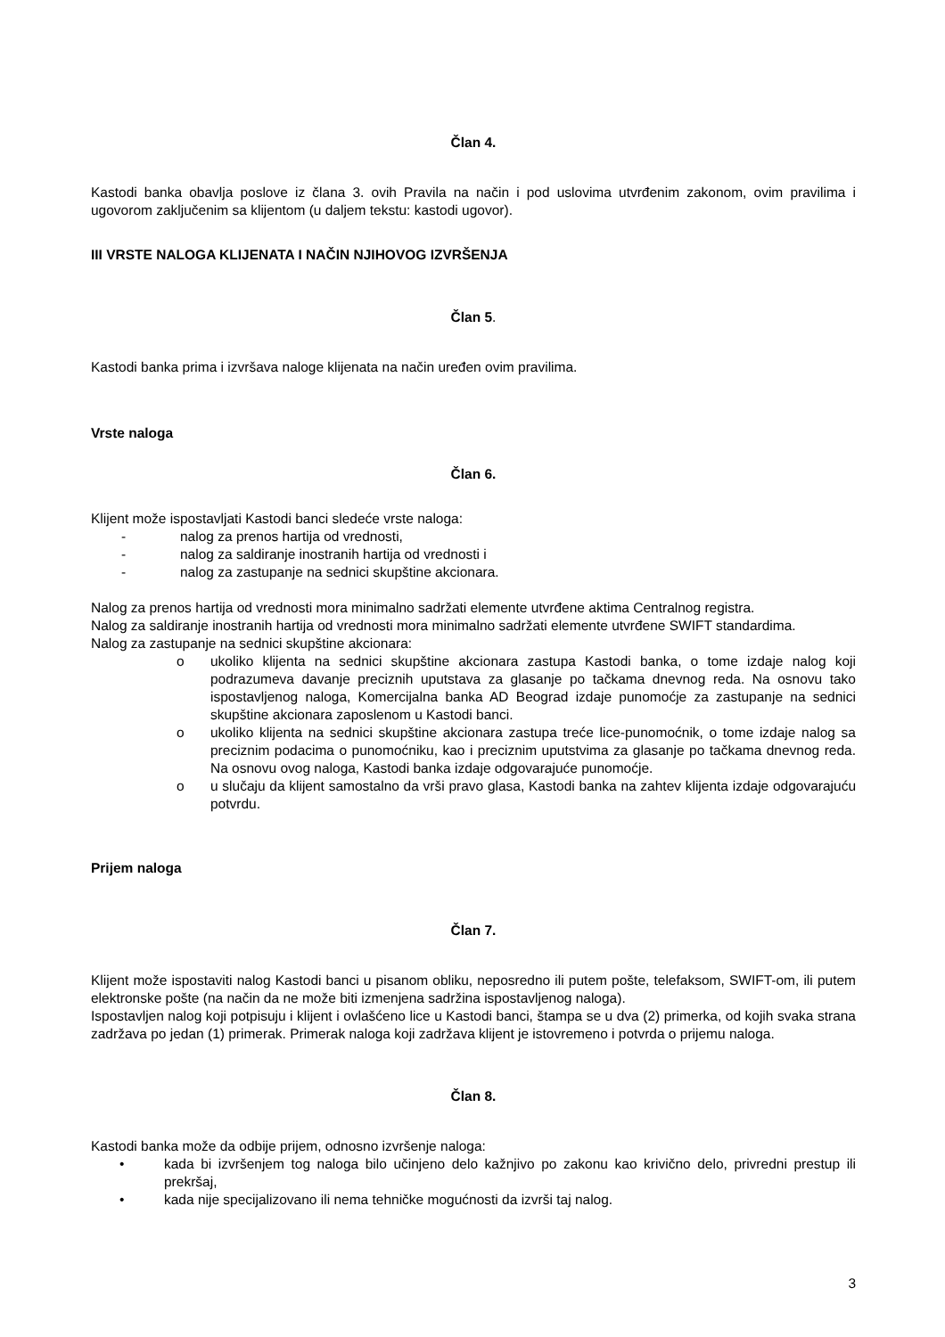Član 4.
Kastodi banka obavlja poslove iz člana 3. ovih Pravila na način i pod uslovima utvrđenim zakonom, ovim pravilima i ugovorom zaključenim sa klijentom (u daljem tekstu: kastodi ugovor).
III VRSTE NALOGA KLIJENATA I NAČIN NJIHOVOG IZVRŠENJA
Član 5.
Kastodi banka prima i izvršava naloge klijenata na način uređen ovim pravilima.
Vrste naloga
Član 6.
Klijent može ispostavljati Kastodi banci sledeće vrste naloga:
- nalog za prenos hartija od vrednosti,
- nalog za saldiranje inostranih hartija od vrednosti i
- nalog za zastupanje na sednici skupštine akcionara.
Nalog za prenos hartija od vrednosti mora minimalno sadržati elemente utvrđene aktima Centralnog registra.
Nalog za saldiranje inostranih hartija od vrednosti mora minimalno sadržati elemente utvrđene SWIFT standardima.
Nalog za zastupanje na sednici skupštine akcionara:
o ukoliko klijenta na sednici skupštine akcionara zastupa Kastodi banka, o tome izdaje nalog koji podrazumeva davanje preciznih uputstava za glasanje po tačkama dnevnog reda. Na osnovu tako ispostavljenog naloga, Komercijalna banka AD Beograd izdaje punomoćje za zastupanje na sednici skupštine akcionara zaposlenom u Kastodi banci.
o ukoliko klijenta na sednici skupštine akcionara zastupa treće lice-punomoćnik, o tome izdaje nalog sa preciznim podacima o punomoćniku, kao i preciznim uputstvima za glasanje po tačkama dnevnog reda. Na osnovu ovog naloga, Kastodi banka izdaje odgovarajuće punomoćje.
o u slučaju da klijent samostalno da vrši pravo glasa, Kastodi banka na zahtev klijenta izdaje odgovarajuću potvrdu.
Prijem naloga
Član 7.
Klijent može ispostaviti nalog Kastodi banci u pisanom obliku, neposredno ili putem pošte, telefaksom, SWIFT-om, ili putem elektronske pošte (na način da ne može biti izmenjena sadržina ispostavljenog naloga).
Ispostavljen nalog koji potpisuju i klijent i ovlašćeno lice u Kastodi banci, štampa se u dva (2) primerka, od kojih svaka strana zadržava po jedan (1) primerak. Primerak naloga koji zadržava klijent je istovremeno i potvrda o prijemu naloga.
Član 8.
Kastodi banka može da odbije prijem, odnosno izvršenje naloga:
• kada bi izvršenjem tog naloga bilo učinjeno delo kažnjivo po zakonu kao krivično delo, privredni prestup ili prekršaj,
• kada nije specijalizovano ili nema tehničke mogućnosti da izvrši taj nalog.
3